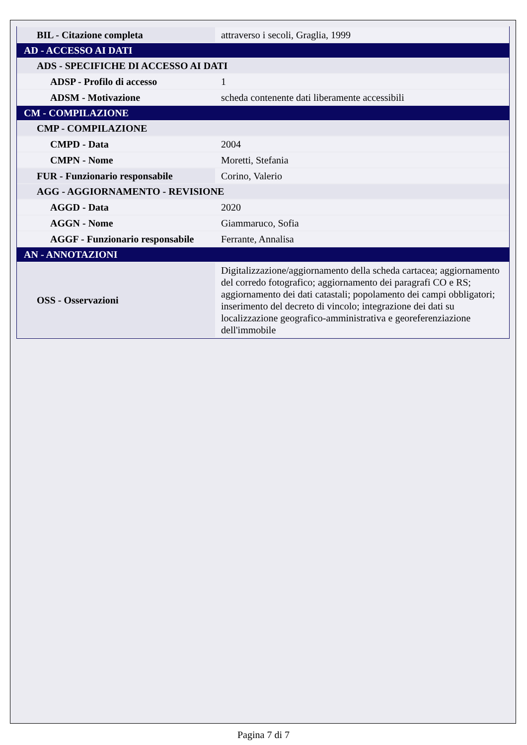| BIL - Citazione completa | attraverso i secoli, Graglia, 1999 |
| AD - ACCESSO AI DATI | |
| ADS - SPECIFICHE DI ACCESSO AI DATI | |
| ADSP - Profilo di accesso | 1 |
| ADSM - Motivazione | scheda contenente dati liberamente accessibili |
| CM - COMPILAZIONE | |
| CMP - COMPILAZIONE | |
| CMPD - Data | 2004 |
| CMPN - Nome | Moretti, Stefania |
| FUR - Funzionario responsabile | Corino, Valerio |
| AGG - AGGIORNAMENTO - REVISIONE | |
| AGGD - Data | 2020 |
| AGGN - Nome | Giammaruco, Sofia |
| AGGF - Funzionario responsabile | Ferrante, Annalisa |
| AN - ANNOTAZIONI | |
| OSS - Osservazioni | Digitalizzazione/aggiornamento della scheda cartacea; aggiornamento del corredo fotografico; aggiornamento dei paragrafi CO e RS; aggiornamento dei dati catastali; popolamento dei campi obbligatori; inserimento del decreto di vincolo; integrazione dei dati su localizzazione geografico-amministrativa e georeferenziazione dell'immobile |
Pagina 7 di 7